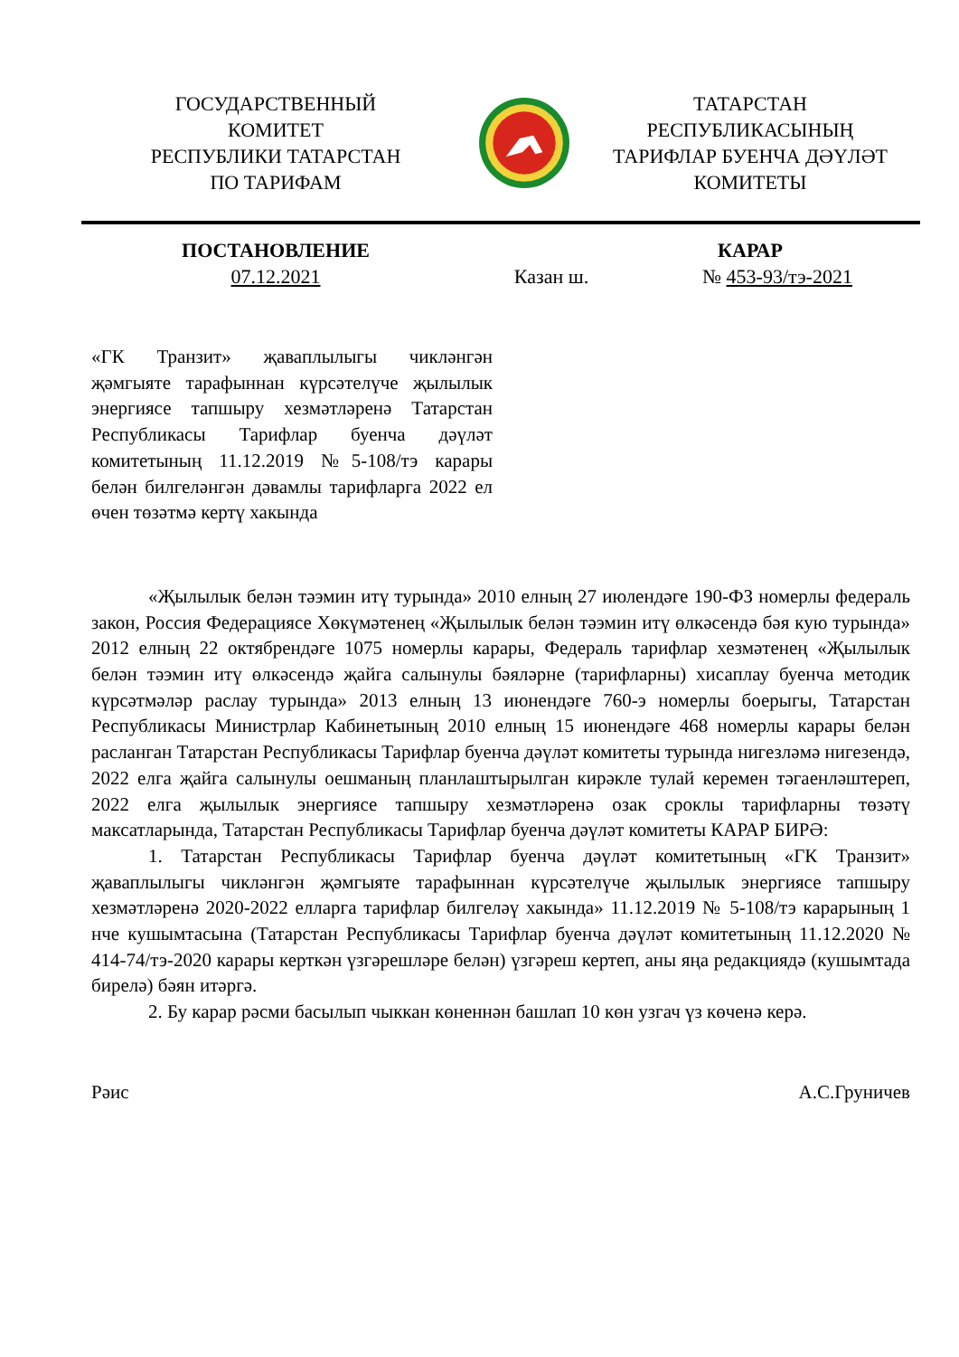ГОСУДАРСТВЕННЫЙ
КОМИТЕТ
РЕСПУБЛИКИ ТАТАРСТАН
ПО ТАРИФАМ
ТАТАРСТАН
РЕСПУБЛИКАСЫНЫҢ
ТАРИФЛАР БУЕНЧА ДӘҮЛӘТ
КОМИТЕТЫ
ПОСТАНОВЛЕНИЕ КАРАР
07.12.2021 Казан ш. № 453-93/тэ-2021
«ГК Транзит» җаваплылыгы чикләнгән җәмгыяте тарафыннан күрсәтелүче җылылык энергиясе тапшыру хезмәтләренә Татарстан Республикасы Тарифлар буенча дәүләт комитетының 11.12.2019 №5-108/тэ карары белән билгеләнгән дәвамлы тарифларга 2022 ел өчен төзәтмә кертү хакында
«Җылылык белән тәэмин итү турында» 2010 елның 27 июлендәге 190-ФЗ номерлы федераль закон, Россия Федерациясе Хөкүмәтенең «Җылылык белән тәэмин итү өлкәсендә бәя кую турында» 2012 елның 22 октябрендәге 1075 номерлы карары, Федераль тарифлар хезмәтенең «Җылылык белән тәэмин итү өлкәсендә җайга салынулы бәяләрне (тарифларны) хисаплау буенча методик күрсәтмәләр раслау турында» 2013 елның 13 июнендәге 760-э номерлы боерыгы, Татарстан Республикасы Министрлар Кабинетының 2010 елның 15 июнендәге 468 номерлы карары белән расланган Татарстан Республикасы Тарифлар буенча дәүләт комитеты турында нигезләмә нигезендә, 2022 елга җайга салынулы оешманың планлаштырылган кирәкле тулай керемен тәгаенләштереп, 2022 елга җылылык энергиясе тапшыру хезмәтләренә озак сроклы тарифларны төзәтү максатларында, Татарстан Республикасы Тарифлар буенча дәүләт комитеты КАРАР БИРӘ:
1. Татарстан Республикасы Тарифлар буенча дәүләт комитетының «ГК Транзит» җаваплылыгы чикләнгән җәмгыяте тарафыннан күрсәтелүче җылылык энергиясе тапшыру хезмәтләренә 2020-2022 елларга тарифлар билгеләү хакында» 11.12.2019 № 5-108/тэ карарының 1 нче кушымтасына (Татарстан Республикасы Тарифлар буенча дәүләт комитетының 11.12.2020 № 414-74/тэ-2020 карары керткән үзгәрешләре белән) үзгәреш кертеп, аны яңа редакциядә (кушымтада бирелә) бәян итәргә.
2. Бу карар рәсми басылып чыккан көненнән башлап 10 көн узгач үз көченә керә.
Рәис А.С.Груничев